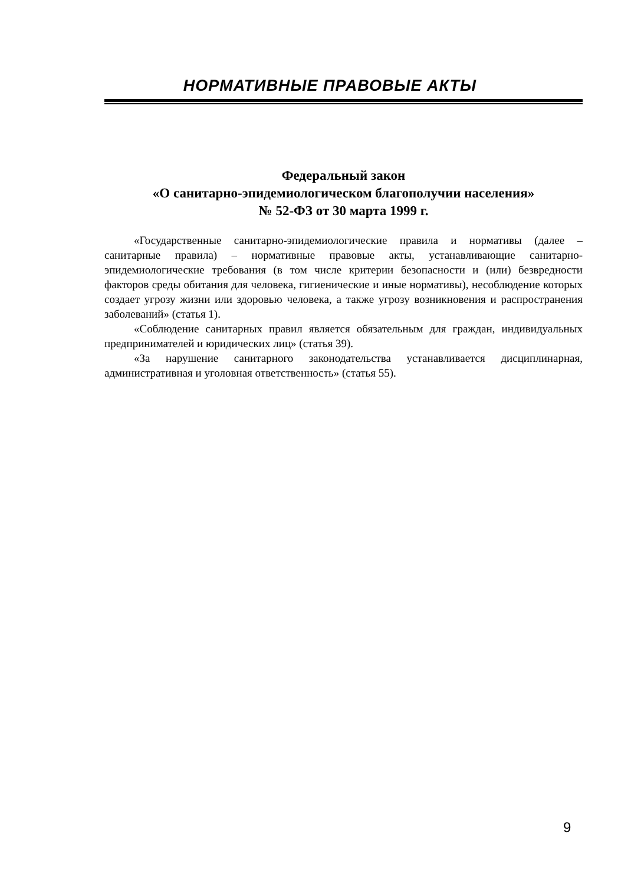НОРМАТИВНЫЕ ПРАВОВЫЕ АКТЫ
Федеральный закон
«О санитарно-эпидемиологическом благополучии населения»
№ 52-ФЗ от 30 марта 1999 г.
«Государственные санитарно-эпидемиологические правила и нормативы (далее – санитарные правила) – нормативные правовые акты, устанавливающие санитарно-эпидемиологические требования (в том числе критерии безопасности и (или) безвредности факторов среды обитания для человека, гигиенические и иные нормативы), несоблюдение которых создает угрозу жизни или здоровью человека, а также угрозу возникновения и распространения заболеваний» (статья 1).
«Соблюдение санитарных правил является обязательным для граждан, индивидуальных предпринимателей и юридических лиц» (статья 39).
«За нарушение санитарного законодательства устанавливается дисциплинарная, административная и уголовная ответственность» (статья 55).
9